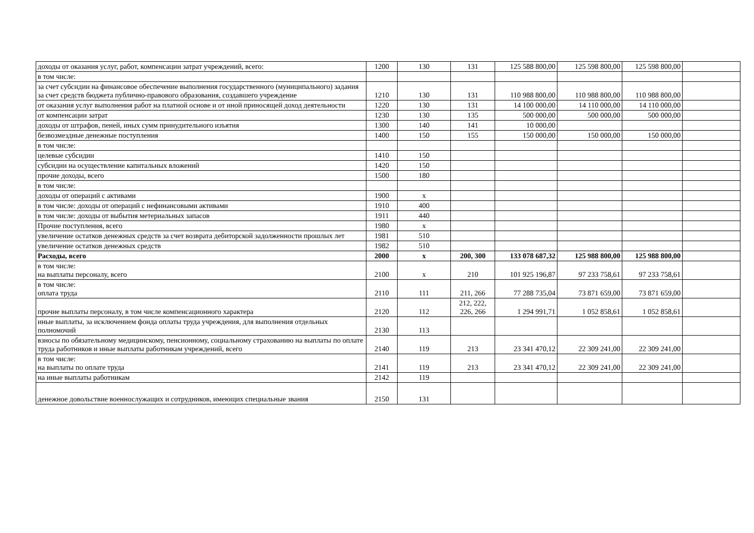| доходы от оказания услуг, работ, компенсации затрат учреждений, всего: | 1200 | 130 | 131 | 125 588 800,00 | 125 598 800,00 | 125 598 800,00 | |
| в том числе: | | | | | | | |
| за счет субсидии на финансовое обеспечение выполнения государственного (муниципального) задания за счет средств бюджета публично-правового образования, создавшего учреждение | 1210 | 130 | 131 | 110 988 800,00 | 110 988 800,00 | 110 988 800,00 | |
| от оказания услуг выполнения работ на платной основе и от иной приносящей доход деятельности | 1220 | 130 | 131 | 14 100 000,00 | 14 110 000,00 | 14 110 000,00 | |
| от компенсации затрат | 1230 | 130 | 135 | 500 000,00 | 500 000,00 | 500 000,00 | |
| доходы от штрафов, пеней, иных сумм принудительного изъятия | 1300 | 140 | 141 | 10 000,00 | | | |
| безвозмездные денежные поступления | 1400 | 150 | 155 | 150 000,00 | 150 000,00 | 150 000,00 | |
| в том числе: | | | | | | | |
| целевые субсидии | 1410 | 150 | | | | | |
| субсидии на осуществление капитальных вложений | 1420 | 150 | | | | | |
| прочие доходы, всего | 1500 | 180 | | | | | |
| в том числе: | | | | | | | |
| доходы от операций с активами | 1900 | x | | | | | |
| в том числе: доходы от операций с нефинансовыми активами | 1910 | 400 | | | | | |
| в том числе: доходы от выбытия метериальных запасов | 1911 | 440 | | | | | |
| Прочие поступления, всего | 1980 | x | | | | | |
| увеличение остатков денежных средств за счет возврата дебиторской задолженности прошлых лет | 1981 | 510 | | | | | |
| увеличение остатков денежных средств | 1982 | 510 | | | | | |
| Расходы, всего | 2000 | x | 200, 300 | 133 078 687,32 | 125 988 800,00 | 125 988 800,00 | |
| в том числе: на выплаты персоналу, всего | 2100 | x | 210 | 101 925 196,87 | 97 233 758,61 | 97 233 758,61 | |
| в том числе: оплата труда | 2110 | 111 | 211, 266 | 77 288 735,04 | 73 871 659,00 | 73 871 659,00 | |
| прочие выплаты персоналу, в том числе компенсационного характера | 2120 | 112 | 212, 222, 226, 266 | 1 294 991,71 | 1 052 858,61 | 1 052 858,61 | |
| иные выплаты, за исключением фонда оплаты труда учреждения, для выполнения отдельных полномочий | 2130 | 113 | | | | | |
| взносы по обязательному медицинскому, пенсионному, социальному страхованию на выплаты по оплате труда работников и иные выплаты работникам учреждений, всего | 2140 | 119 | 213 | 23 341 470,12 | 22 309 241,00 | 22 309 241,00 | |
| в том числе: на выплаты по оплате труда | 2141 | 119 | 213 | 23 341 470,12 | 22 309 241,00 | 22 309 241,00 | |
| на иные выплаты работникам | 2142 | 119 | | | | | |
| денежное довольствие военнослужащих и сотрудников, имеющих специальные звания | 2150 | 131 | | | | | |